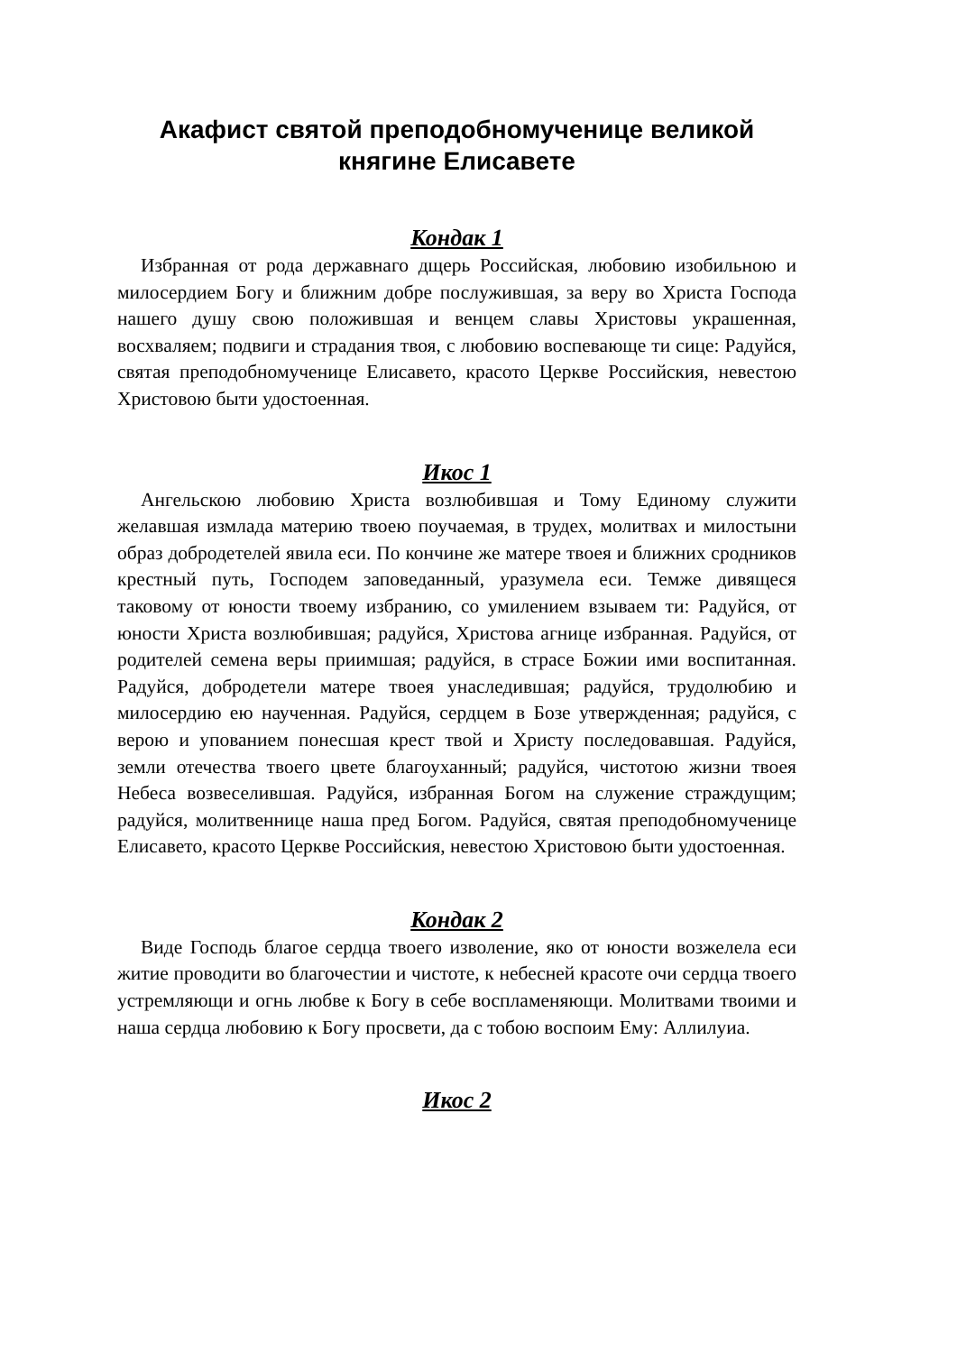Акафист святой преподобномученице великой княгине Елисавете
Кондак 1
Избранная от рода державнаго дщерь Российская, любовию изобильною и милосердием Богу и ближним добре послужившая, за веру во Христа Господа нашего душу свою положившая и венцем славы Христовы украшенная, восхваляем; подвиги и страдания твоя, с любовию воспевающе ти сице: Радуйся, святая преподобномученице Елисавето, красото Церкве Российския, невестою Христовою быти удостоенная.
Икос 1
Ангельскою любовию Христа возлюбившая и Тому Единому служити желавшая измлада материю твоею поучаемая, в трудех, молитвах и милостыни образ добродетелей явила еси. По кончине же матере твоея и ближних сродников крестный путь, Господем заповеданный, уразумела еси. Темже дивящеся таковому от юности твоему избранию, со умилением взываем ти: Радуйся, от юности Христа возлюбившая; радуйся, Христова агнице избранная. Радуйся, от родителей семена веры приимшая; радуйся, в страсе Божии ими воспитанная. Радуйся, добродетели матере твоея унаследившая; радуйся, трудолюбию и милосердию ею наученная. Радуйся, сердцем в Бозе утвержденная; радуйся, с верою и упованием понесшая крест твой и Христу последовавшая. Радуйся, земли отечества твоего цвете благоуханный; радуйся, чистотою жизни твоея Небеса возвеселившая. Радуйся, избранная Богом на служение страждущим; радуйся, молитвеннице наша пред Богом. Радуйся, святая преподобномученице Елисавето, красото Церкве Российския, невестою Христовою быти удостоенная.
Кондак 2
Виде Господь благое сердца твоего изволение, яко от юности возжелела еси житие проводити во благочестии и чистоте, к небесней красоте очи сердца твоего устремляющи и огнь любве к Богу в себе воспламеняющи. Молитвами твоими и наша сердца любовию к Богу просвети, да с тобою воспоим Ему: Аллилуиа.
Икос 2